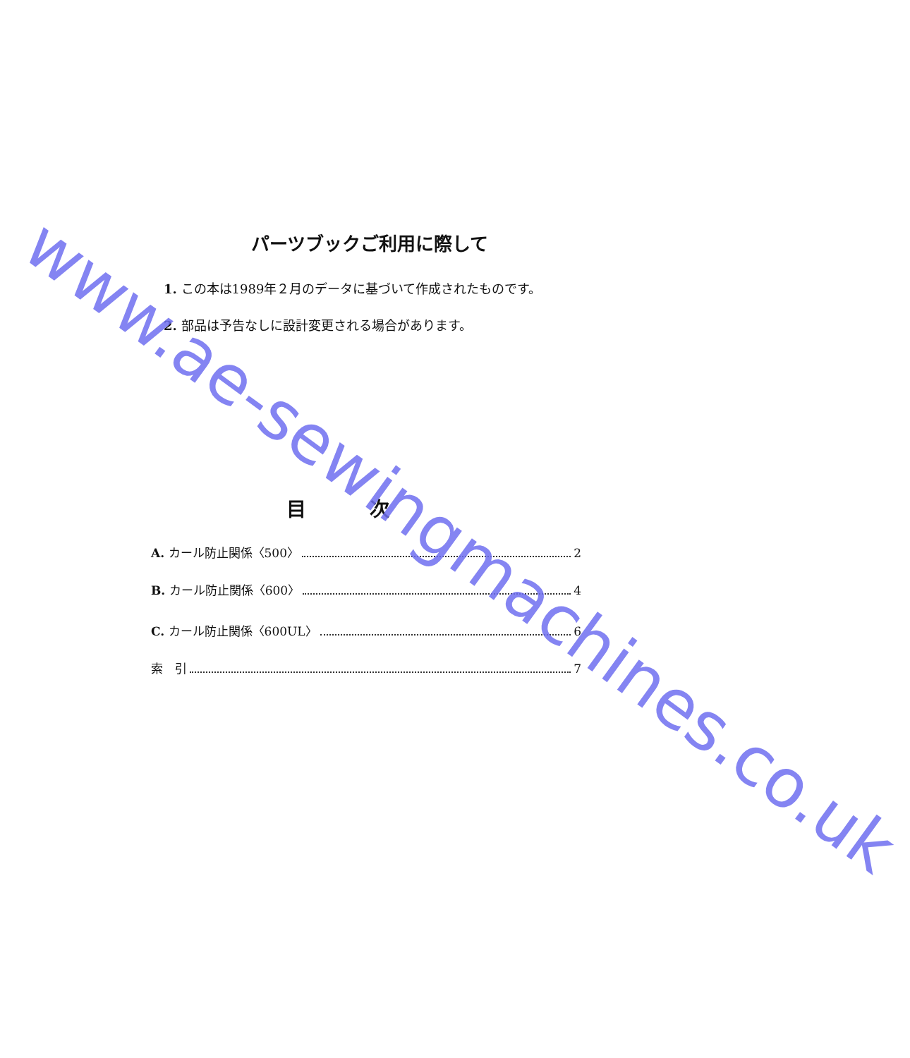パーツブックご利用に際して
1. この本は1989年２月のデータに基づいて作成されたものです。
2. 部品は予告なしに設計変更される場合があります。
目次
A. カール防止関係〈500〉 2
B. カール防止関係〈600〉 4
C. カール防止関係〈600UL〉 6
索　引 7
www.ae-sewingmachines.co.uk